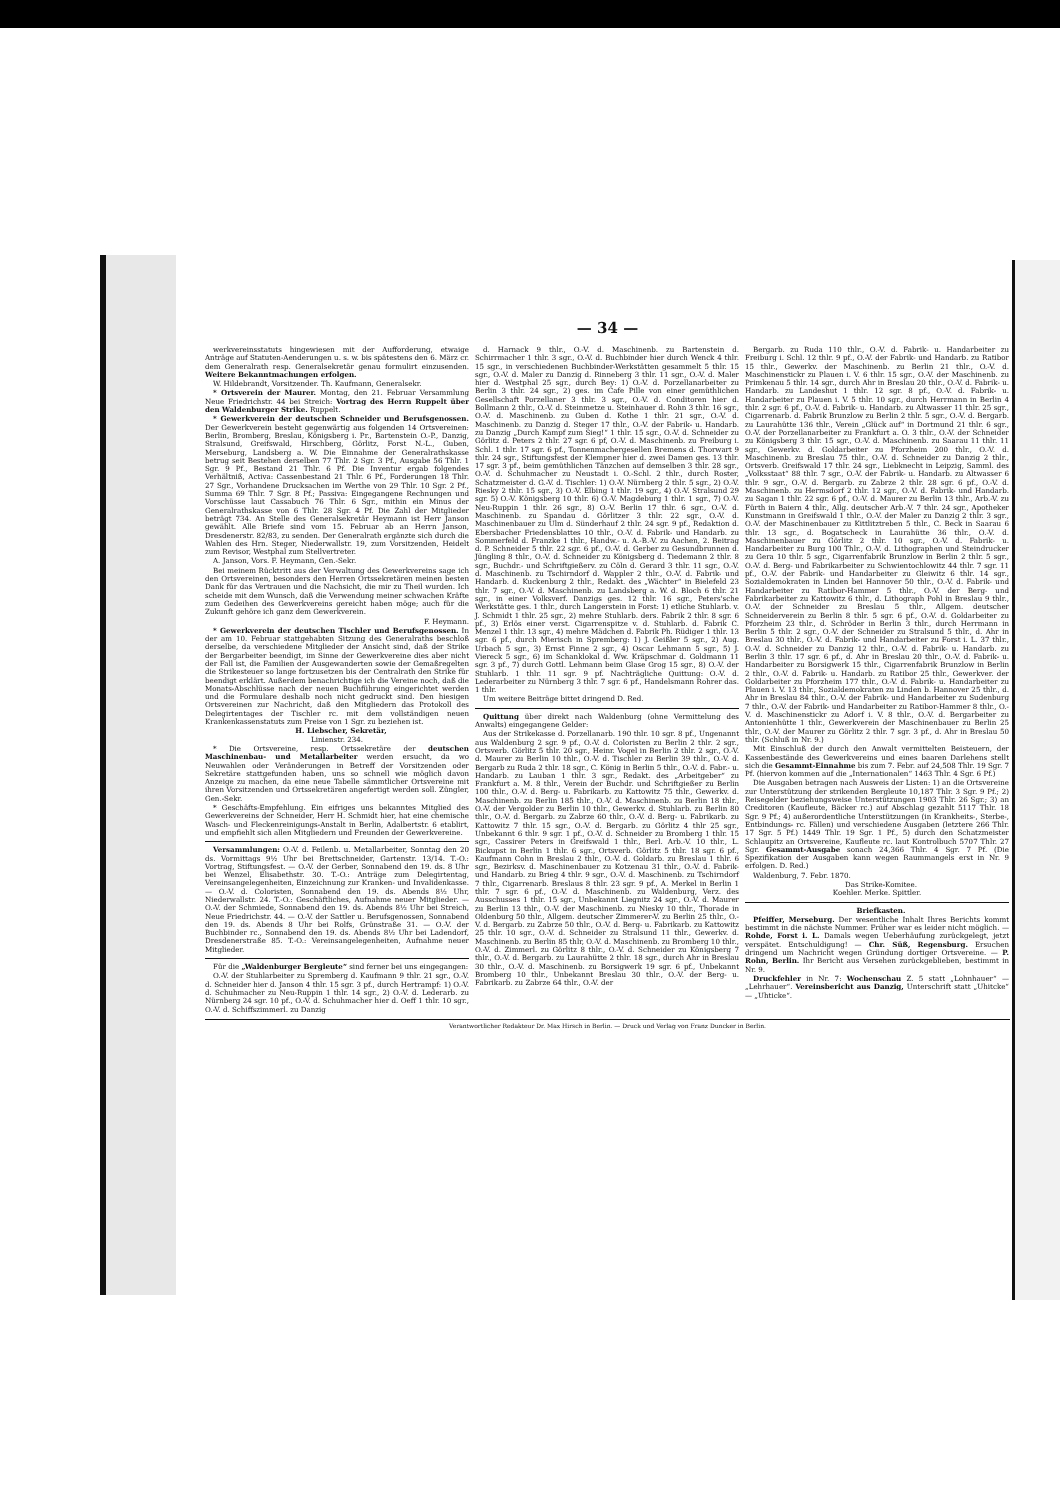— 34 —
werkvereinsstatuts hingewiesen mit der Aufforderung, etwaige Anträge auf Statuten-Aenderungen u. s. w. bis spätestens den 6. März cr. dem Generalrath resp. Generalsekretär genau formulirt einzusenden. Weitere Bekanntmachungen erfolgen.
W. Hildebrandt, Vorsitzender. Th. Kaufmann, Generalsekr.
* Ortsverein der Maurer. Montag, den 21. Februar Versammlung Neue Friedrichstr. 44 bei Streich: Vortrag des Herrn Ruppelt über den Waldenburger Strike. Ruppelt.
* Gewerkverein der deutschen Schneider und Berufsgenossen. Der Gewerkverein besteht gegenwärtig aus folgenden 14 Ortsvereinen: Berlin, Bromberg, Breslau, Königsberg i. Pr., Bartenstein O.-P., Danzig, Stralsund, Greifswald, Hirschberg, Görlitz, Forst N.-L., Guben, Merseburg, Landsberg a. W. Die Einnahme der Generalrathskasse betrug seit Bestehen derselben 77 Thlr. 2 Sgr. 3 Pf., Ausgabe 56 Thlr. 1 Sgr. 9 Pf., Bestand 21 Thlr. 6 Pf. Die Inventur ergab folgendes Verhältniß, Activa: Cassenbestand 21 Thlr. 6 Pf., Forderungen 18 Thlr. 27 Sgr., Vorhandene Drucksachen im Werthe von 29 Thlr. 10 Sgr. 2 Pf., Summa 69 Thlr. 7 Sgr. 8 Pf.; Passiva: Eingegangene Rechnungen und Vorschüsse laut Cassabuch 76 Thlr. 6 Sgr., mithin ein Minus der Generalrathskasse von 6 Thlr. 28 Sgr. 4 Pf. Die Zahl der Mitglieder beträgt 734. An Stelle des Generalsekretär Heymann ist Herr Janson gewählt. Alle Briefe sind vom 15. Februar ab an Herrn Janson, Dresdenerstr. 82/83, zu senden. Der Generalrath ergänzte sich durch die Wahlen des Hrn. Steger, Niederwallstr. 19, zum Vorsitzenden, Heidelt zum Revisor, Westphal zum Stellvertreter.
A. Janson, Vors. F. Heymann, Gen.-Sekr.
Bei meinem Rücktritt aus der Verwaltung des Gewerkvereins sage ich den Ortsvereinen, besonders den Herren Ortssekretären meinen besten Dank für das Vertrauen und die Nachsicht, die mir zu Theil wurden. Ich scheide mit dem Wunsch, daß die Verwendung meiner schwachen Kräfte zum Gedeihen des Gewerkvereins gereicht haben möge; auch für die Zukunft gehöre ich ganz dem Gewerkverein.
F. Heymann.
* Gewerkverein der deutschen Tischler und Berufsgenossen. In der am 10. Februar stattgehabten Sitzung des Generalraths beschloß derselbe, da verschiedene Mitglieder der Ansicht sind, daß der Strike der Bergarbeiter beendigt, im Sinne der Gewerkvereine dies aber nicht der Fall ist, die Familien der Ausgewanderten sowie der Gemaßregelten die Strikesteuer so lange fortzusetzen bis der Centralrath den Strike für beendigt erklärt. Außerdem benachrichtige ich die Vereine noch, daß die Monats-Abschlüsse nach der neuen Buchführung eingerichtet werden und die Formulare deshalb noch nicht gedruckt sind. Den hiesigen Ortsvereinen zur Nachricht, daß den Mitgliedern das Protokoll des Delegirtentages der Tischler rc. mit dem vollständigen neuen Krankenkassenstatuts zum Preise von 1 Sgr. zu beziehen ist.
H. Liebscher, Sekretär,
Linienstr. 234.
* Die Ortsvereine, resp. Ortssekretäre der deutschen Maschinenbau- und Metallarbeiter werden ersucht, da wo Neuwahlen oder Veränderungen in Betreff der Vorsitzenden oder Sekretäre stattgefunden haben, uns so schnell wie möglich davon Anzeige zu machen, da eine neue Tabelle sämmtlicher Ortsvereine mit ihren Vorsitzenden und Ortssekretären angefertigt werden soll. Züngler, Gen.-Sekr.
* Geschäfts-Empfehlung. Ein eifriges uns bekanntes Mitglied des Gewerkvereins der Schneider, Herr H. Schmidt hier, hat eine chemische Wasch- und Fleckenreinigungs-Anstalt in Berlin, Adalbertstr. 6 etablirt, und empfiehlt sich allen Mitgliedern und Freunden der Gewerkvereine.
Versammlungen: O.-V. d. Feilenb. u. Metallarbeiter, Sonntag den 20 ds. Vormittags 9½ Uhr bei Brettschneider, Gartenstr. 13/14. T.-O.: Vortrag, Stiftungsfest. — O.-V. der Gerber, Sonnabend den 19. ds. 8 Uhr bei Wenzel, Elisabethstr. 30. T.-O.: Anträge zum Delegirtentag, Vereinsangelegenheiten, Einzeichnung zur Kranken- und Invalidenkasse. — O.-V. d. Coloristen, Sonnabend den 19. ds. Abends 8½ Uhr, Niederwallstr. 24. T.-O.: Geschäftliches, Aufnahme neuer Mitglieder. — O.-V. der Schmiede, Sonnabend den 19. ds. Abends 8½ Uhr bei Streich, Neue Friedrichstr. 44. — O.-V. der Sattler u. Berufsgenossen, Sonnabend den 19. ds. Abends 8 Uhr bei Rolfs, Grünstraße 31. — O.-V. der Buchbinder rc., Sonnabend den 19. ds. Abends 8½ Uhr bei Ladendorf, Dresdenerstraße 85. T.-O.: Vereinsangelegenheiten, Aufnahme neuer Mitglieder.
Für die „Waldenburger Bergleute“ sind ferner bei uns eingegangen:
O.-V. der Stuhlarbeiter zu Spremberg d. Kaufmann 9 thlr. 21 sgr., O.-V. d. Schneider hier d. Janson 4 thlr. 15 sgr. 3 pf., durch Hertrampf: 1) O.-V. d. Schuhmacher zu Neu-Ruppin 1 thlr. 14 sgr., 2) O.-V. d. Lederarb. zu Nürnberg 24 sgr. 10 pf., O.-V. d. Schuhmacher hier d. Oeff 1 thlr. 10 sgr., O.-V. d. Schiffszimmerl. zu Danzig
d. Harnack 9 thlr., O.-V. d. Maschinenb. zu Bartenstein d. Schirrmacher 1 thlr. 3 sgr., O.-V. d. Buchbinder hier durch Wenck 4 thlr. 15 sgr., in verschiedenen Buchbinder-Werkstätten gesammelt 5 thlr. 15 sgr., O.-V. d. Maler zu Danzig d. Rinneberg 3 thlr. 11 sgr., O.-V. d. Maler hier d. Westphal 25 sgr., durch Bey: 1) O.-V. d. Porzellanarbeiter zu Berlin 3 thlr. 24 sgr., 2) ges. im Cafe Pille von einer gemüthlichen Gesellschaft Porzellaner 3 thlr. 3 sgr., O.-V. d. Conditoren hier d. Bollmann 2 thlr., O.-V. d. Steinmetze u. Steinhauer d. Rohn 3 thlr. 16 sgr., O.-V. d. Maschinenb. zu Guben d. Kothe 1 thlr. 21 sgr., O.-V. d. Maschinenb. zu Danzig d. Steger 17 thlr., O.-V. der Fabrik- u. Handarb. zu Danzig „Durch Kampf zum Sieg!“ 1 thlr. 15 sgr., O.-V. d. Schneider zu Görlitz d. Peters 2 thlr. 27 sgr. 6 pf, O.-V. d. Maschinenb. zu Freiburg i. Schl. 1 thlr. 17 sgr. 6 pf., Tonnenmachergesellen Bremens d. Thorwart 9 thlr. 24 sgr., Stiftungsfest der Klempner hier d. zwei Damen ges. 13 thlr. 17 sgr. 3 pf., beim gemüthlichen Tänzchen auf demselben 3 thlr. 28 sgr., O.-V. d. Schuhmacher zu Neustadt i. O.-Schl. 2 thlr., durch Roster, Schatzmeister d. G.-V. d. Tischler: 1) O.-V. Nürnberg 2 thlr. 5 sgr., 2) O.-V. Riesky 2 thlr. 15 sgr., 3) O.-V. Elbing 1 thlr. 19 sgr., 4) O.-V. Stralsund 29 sgr. 5) O.-V. Königsberg 10 thlr. 6) O.-V. Magdeburg 1 thlr. 1 sgr., 7) O.-V. Neu-Ruppin 1 thlr. 26 sgr., 8) O.-V. Berlin 17 thlr. 6 sgr., O.-V. d. Maschinenb. zu Spandau d. Görlitzer 3 thlr. 22 sgr., O.-V. d. Maschinenbauer zu Ulm d. Sünderhauf 2 thlr. 24 sgr. 9 pf., Redaktion d. Ebersbacher Friedensblattes 10 thlr., O.-V. d. Fabrik- und Handarb. zu Sommerfeld d. Franzke 1 thlr., Handw.- u. A.-B.-V. zu Aachen, 2. Beitrag d. P. Schneider 5 thlr. 22 sgr. 6 pf., O.-V. d. Gerber zu Gesundbrunnen d. Jüngling 8 thlr., O.-V. d. Schneider zu Königsberg d. Tiedemann 2 thlr. 8 sgr., Buchdr.- und Schriftgießerv. zu Cöln d. Gerard 3 thlr. 11 sgr., O.-V. d. Maschinenb. zu Tschirndorf d. Wappler 2 thlr., O.-V. d. Fabrik- und Handarb. d. Kuckenburg 2 thlr., Redakt. des „Wächter“ in Bielefeld 23 thlr. 7 sgr., O.-V. d. Maschinenb. zu Landsberg a. W. d. Bloch 6 thlr. 21 sgr., in einer Volksverf. Danzigs ges. 12 thlr. 16 sgr., Peters'sche Werkstätte ges. 1 thlr., durch Langerstein in Forst: 1) etliche Stuhlarb. v. J. Schmidt 1 thlr. 25 sgr., 2) mehre Stuhlarb. ders. Fabrik 2 thlr. 8 sgr. 6 pf., 3) Erlös einer verst. Cigarrenspitze v. d. Stuhlarb. d. Fabrik C. Menzel 1 thlr. 13 sgr., 4) mehre Mädchen d. Fabrik Ph. Rüdiger 1 thlr. 13 sgr. 6 pf., durch Mierisch in Spremberg: 1) J. Geißler 5 sgr., 2) Aug. Urbach 5 sgr., 3) Ernst Finne 2 sgr., 4) Oscar Lehmann 5 sgr., 5) J. Viereck 5 sgr., 6) im Schanklokal d. Ww. Kräpschmar d. Goldmann 11 sgr. 3 pf., 7) durch Gottl. Lehmann beim Glase Grog 15 sgr., 8) O.-V. der Stuhlarb. 1 thlr. 11 sgr. 9 pf. Nachträgliche Quittung: O.-V. d. Lederarbeiter zu Nürnberg 3 thlr. 7 sgr. 6 pf., Handelsmann Rohrer das. 1 thlr.
Um weitere Beiträge bittet dringend D. Red.
Quittung über direkt nach Waldenburg (ohne Vermittelung des Anwalts) eingegangene Gelder:
Aus der Strikekasse d. Porzellanarb. 190 thlr. 10 sgr. 8 pf., Ungenannt aus Waldenburg 2 sgr. 9 pf., O.-V. d. Coloristen zu Berlin 2 thlr. 2 sgr., Ortsverb. Görlitz 5 thlr. 20 sgr., Heinr. Vogel in Berlin 2 thlr. 2 sgr., O.-V. d. Maurer zu Berlin 10 thlr., O.-V. d. Tischler zu Berlin 39 thlr., O.-V. d. Bergarb zu Ruda 2 thlr. 18 sgr., C. König in Berlin 5 thlr., O.-V. d. Fabr.- u. Handarb. zu Lauban 1 thlr. 3 sgr., Redakt. des „Arbeitgeber“ zu Frankfurt a. M. 8 thlr., Verein der Buchdr. und Schriftgießer zu Berlin 100 thlr., O.-V. d. Berg- u. Fabrikarb. zu Kattowitz 75 thlr., Gewerkv. d. Maschinenb. zu Berlin 185 thlr., O.-V. d. Maschinenb. zu Berlin 18 thlr., O.-V. der Vergolder zu Berlin 10 thlr., Gewerkv. d. Stuhlarb. zu Berlin 80 thlr., O.-V. d. Bergarb. zu Zabrze 60 thlr., O.-V. d. Berg- u. Fabrikarb. zu Kattowitz 7 thlr. 15 sgr., O.-V. d. Bergarb. zu Görlitz 4 thlr 25 sgr., Unbekannt 6 thlr. 9 sgr. 1 pf., O.-V. d. Schneider zu Bromberg 1 thlr. 15 sgr., Cassirer Peters in Greifswald 1 thlr., Berl. Arb.-V. 10 thlr., L. Bickupst in Berlin 1 thlr. 6 sgr., Ortsverb. Görlitz 5 thlr. 18 sgr. 6 pf., Kaufmann Cohn in Breslau 2 thlr., O.-V. d. Goldarb. zu Breslau 1 thlr. 6 sgr., Bezirksv. d. Maschinenbauer zu Kotzenau 31 thlr., O.-V. d. Fabrik- und Handarb. zu Brieg 4 thlr. 9 sgr., O.-V. d. Maschinenb. zu Tschirndorf 7 thlr., Cigarrenarb. Breslaus 8 thlr. 23 sgr. 9 pf., A. Merkel in Berlin 1 thlr. 7 sgr. 6 pf., O.-V. d. Maschinenb. zu Waldenburg, Verz. des Ausschusses 1 thlr. 15 sgr., Unbekannt Liegnitz 24 sgr., O.-V. d. Maurer zu Berlin 13 thlr., O.-V. der Maschinenb. zu Niesky 10 thlr., Thorade in Oldenburg 50 thlr., Allgem. deutscher Zimmerer-V. zu Berlin 25 thlr., O.-V. d. Bergarb. zu Zabrze 50 thlr., O.-V. d. Berg- u. Fabrikarb. zu Kattowitz 25 thlr. 10 sgr., O.-V. d. Schneider zu Stralsund 11 thlr., Gewerkv. d. Maschinenb. zu Berlin 85 thlr, O.-V. d. Maschinenb. zu Bromberg 10 thlr., O.-V. d. Zimmerl. zu Görlitz 8 thlr., O.-V. d. Schneider zu Königsberg 7 thlr., O.-V. d. Bergarb. zu Laurahütte 2 thlr. 18 sgr., durch Ahr in Breslau 30 thlr., O.-V. d. Maschinenb. zu Borsigwerk 19 sgr. 6 pf., Unbekannt Bromberg 10 thlr., Unbekannt Breslau 30 thlr., O.-V. der Berg- u. Fabrikarb. zu Zabrze 64 thlr., O.-V. der
Bergarb. zu Ruda 110 thlr., O.-V. d. Fabrik- u. Handarbeiter zu Freiburg i. Schl. 12 thlr. 9 pf., O.-V. der Fabrik- und Handarb. zu Ratibor 15 thlr., Gewerkv. der Maschinenb. zu Berlin 21 thlr., O.-V. d. Maschinenstickr zu Plauen i. V. 6 thlr. 15 sgr., O.-V. der Maschinenb. zu Primkenau 5 thlr. 14 sgr., durch Ahr in Breslau 20 thlr., O.-V. d. Fabrik- u. Handarb. zu Landeshut 1 thlr. 12 sgr. 8 pf., O.-V. d. Fabrik- u. Handarbeiter zu Plauen i. V. 5 thlr. 10 sgr., durch Herrmann in Berlin 4 thlr. 2 sgr. 6 pf., O.-V. d. Fabrik- u. Handarb. zu Altwasser 11 thlr. 25 sgr., Cigarrenarb. d. Fabrik Brunzlow zu Berlin 2 thlr. 5 sgr., O.-V. d. Bergarb. zu Laurahütte 136 thlr., Verein „Glück auf“ in Dortmund 21 thlr. 6 sgr., O.-V. der Porzellanarbeiter zu Frankfurt a. O. 3 thlr., O.-V. der Schneider zu Königsberg 3 thlr. 15 sgr., O.-V. d. Maschinenb. zu Saarau 11 thlr. 11 sgr., Gewerkv. d. Goldarbeiter zu Pforzheim 200 thlr., O.-V. d. Maschinenb. zu Breslau 75 thlr., O.-V. d. Schneider zu Danzig 2 thlr., Ortsverb. Greifswald 17 thlr. 24 sgr., Liebknecht in Leipzig, Samml. des „Volksstaat“ 88 thlr. 7 sgr., O.-V. der Fabrik- u. Handarb. zu Altwasser 6 thlr. 9 sgr., O.-V. d. Bergarb. zu Zabrze 2 thlr. 28 sgr. 6 pf., O.-V. d. Maschinenb. zu Hermsdorf 2 thlr. 12 sgr., O.-V. d. Fabrik- und Handarb. zu Sagan 1 thlr. 22 sgr. 6 pf., O.-V. d. Maurer zu Berlin 13 thlr., Arb.-V. zu Fürth in Baiern 4 thlr., Allg. deutscher Arb.-V. 7 thlr. 24 sgr., Apotheker Kunstmann in Greifswald 1 thlr., O.-V. der Maler zu Danzig 2 thlr. 3 sgr., O.-V. der Maschinenbauer zu Kittlitztreben 5 thlr., C. Beck in Saarau 6 thlr. 13 sgr., d. Bogatscheck in Laurahütte 36 thlr., O.-V. d. Maschinenbauer zu Görlitz 2 thlr. 10 sgr., O.-V. d. Fabrik- u. Handarbeiter zu Burg 100 Thlr., O.-V. d. Lithographen und Steindrucker zu Gera 10 thlr. 5 sgr., Cigarrenfabrik Brunzlow in Berlin 2 thlr. 5 sgr., O.-V. d. Berg- und Fabrikarbeiter zu Schwientochlowitz 44 thlr. 7 sgr. 11 pf., O.-V. der Fabrik- und Handarbeiter zu Gleiwitz 6 thlr. 14 sgr., Sozialdemokraten in Linden bei Hannover 50 thlr., O.-V. d. Fabrik- und Handarbeiter zu Ratibor-Hammer 5 thlr., O.-V. der Berg- und Fabrikarbeiter zu Kattowitz 6 thlr., d. Lithograph Pohl in Breslau 9 thlr., O.-V. der Schneider zu Breslau 5 thlr., Allgem. deutscher Schneiderverein zu Berlin 8 thlr. 5 sgr. 6 pf., O.-V. d. Goldarbeiter zu Pforzheim 23 thlr., d. Schröder in Berlin 3 thlr., durch Herrmann in Berlin 5 thlr. 2 sgr., O.-V. der Schneider zu Stralsund 5 thlr., d. Ahr in Breslau 30 thlr., O.-V. d. Fabrik- und Handarbeiter zu Forst i. L. 37 thlr., O.-V. d. Schneider zu Danzig 12 thlr., O.-V. d. Fabrik- u. Handarb. zu Berlin 3 thlr. 17 sgr. 6 pf., d. Ahr in Breslau 20 thlr., O.-V. d. Fabrik- u. Handarbeiter zu Borsigwerk 15 thlr., Cigarrenfabrik Brunzlow in Berlin 2 thlr., O.-V. d. Fabrik- u. Handarb. zu Ratibor 25 thlr., Gewerkver. der Goldarbeiter zu Pforzheim 177 thlr., O.-V. d. Fabrik- u. Handarbeiter zu Plauen i. V. 13 thlr., Sozialdemokraten zu Linden b. Hannover 25 thlr., d. Ahr in Breslau 84 thlr., O.-V. der Fabrik- und Handarbeiter zu Sudenburg 7 thlr., O.-V. der Fabrik- und Handarbeiter zu Ratibor-Hammer 8 thlr., O.-V. d. Maschinenstickr zu Adorf i. V. 8 thlr., O.-V. d. Bergarbeiter zu Antonienhütte 1 thlr., Gewerkverein der Maschinenbauer zu Berlin 25 thlr., O.-V. der Maurer zu Görlitz 2 thlr. 7 sgr. 3 pf., d. Ahr in Breslau 50 thlr. (Schluß in Nr. 9.)
Mit Einschluß der durch den Anwalt vermittelten Beisteuern, der Kassenbestände des Gewerkvereins und eines baaren Darlehens stellt sich die Gesammt-Einnahme bis zum 7. Febr. auf 24,508 Thlr. 19 Sgr. 7 Pf. (hiervon kommen auf die „Internationalen“ 1463 Thlr. 4 Sgr. 6 Pf.)
Die Ausgaben betragen nach Ausweis der Listen: 1) an die Ortsvereine zur Unterstützung der strikenden Bergleute 10,187 Thlr. 3 Sgr. 9 Pf.; 2) Reisegelder beziehungsweise Unterstützungen 1903 Thlr. 26 Sgr.; 3) an Creditoren (Kaufleute, Bäcker rc.) auf Abschlag gezahlt 5117 Thlr. 18 Sgr. 9 Pf.; 4) außerordentliche Unterstützungen (in Krankheits-, Sterbe-, Entbindungs- rc. Fällen) und verschiedene Ausgaben (letztere 266 Thlr. 17 Sgr. 5 Pf.) 1449 Thlr. 19 Sgr. 1 Pf., 5) durch den Schatzmeister Schlaupitz an Ortsvereine, Kaufleute rc. laut Kontrolbuch 5707 Thlr. 27 Sgr. Gesammt-Ausgabe sonach 24,366 Thlr. 4 Sgr. 7 Pf. (Die Spezifikation der Ausgaben kann wegen Raummangels erst in Nr. 9 erfolgen. D. Red.)
Waldenburg, 7. Febr. 1870.
Das Strike-Komitee.
Koehler. Merke. Spittler.
Briefkasten.
Pfeiffer, Merseburg. Der wesentliche Inhalt Ihres Berichts kommt bestimmt in die nächste Nummer. Früher war es leider nicht möglich. — Rohde, Forst i. L. Damals wegen Ueberhäufung zurückgelegt, jetzt verspätet. Entschuldigung! — Chr. Süß, Regensburg. Ersuchen dringend um Nachricht wegen Gründung dortiger Ortsvereine. — P. Rohn, Berlin. Ihr Bericht aus Versehen zurückgeblieben, bestimmt in Nr. 9.
Druckfehler in Nr. 7: Wochenschau Z. 5 statt „Lohnhauer“ — „Lehrhauer“. Vereinsbericht aus Danzig, Unterschrift statt „Uhitcke“ — „Uhticke“.
Verantwortlicher Redakteur Dr. Max Hirsch in Berlin. — Druck und Verlag von Franz Duncker in Berlin.